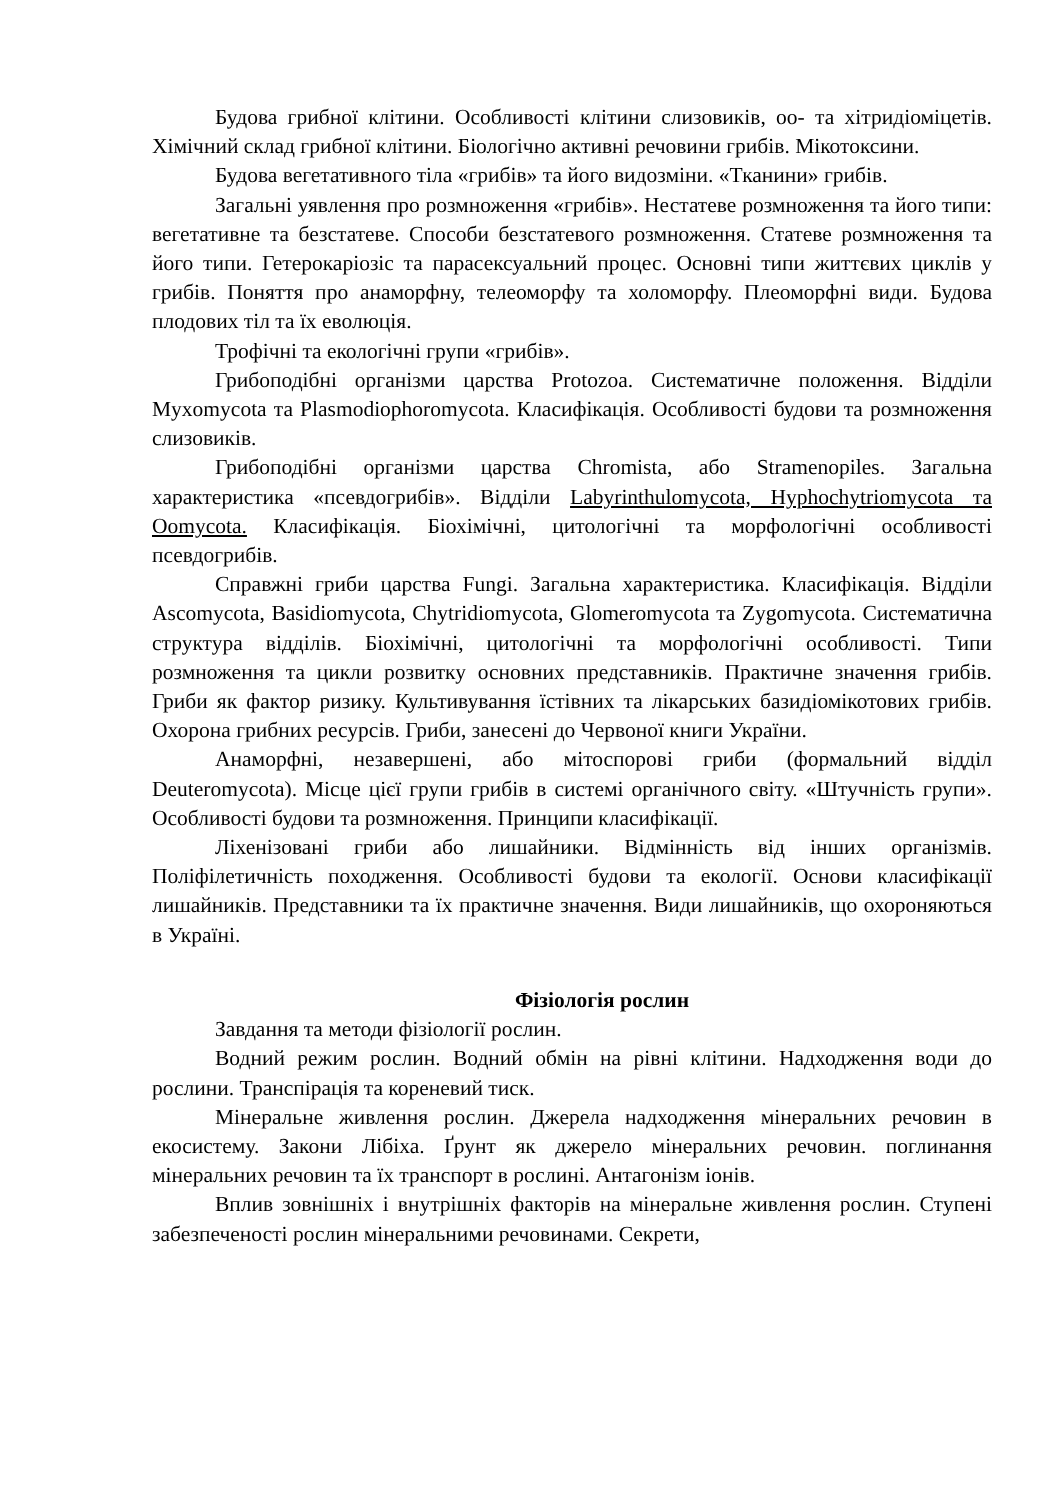Будова грибної клітини. Особливості клітини слизовиків, оо- та хітридіоміцетів. Хімічний склад грибної клітини. Біологічно активні речовини грибів. Мікотоксини.
Будова вегетативного тіла «грибів» та його видозміни. «Тканини» грибів.
Загальні уявлення про розмноження «грибів». Нестатеве розмноження та його типи: вегетативне та безстатеве. Способи безстатевого розмноження. Статеве розмноження та його типи. Гетерокаріозіс та парасексуальний процес. Основні типи життєвих циклів у грибів. Поняття про анаморфну, телеоморфу та холоморфу. Плеоморфні види. Будова плодових тіл та їх еволюція.
Трофічні та екологічні групи «грибів».
Грибоподібні організми царства Protozoa. Систематичне положення. Відділи Myxomycota та Plasmodiophoromycota. Класифікація. Особливості будови та розмноження слизовиків.
Грибоподібні організми царства Chromista, або Stramenopiles. Загальна характеристика «псевдогрибів». Відділи Labyrinthulomycota, Hyphochytriomycota та Oomycota. Класифікація. Біохімічні, цитологічні та морфологічні особливості псевдогрибів.
Справжні гриби царства Fungi. Загальна характеристика. Класифікація. Відділи Ascomycota, Basidiomycota, Chytridiomycota, Glomeromycota та Zygomycota. Систематична структура відділів. Біохімічні, цитологічні та морфологічні особливості. Типи розмноження та цикли розвитку основних представників. Практичне значення грибів. Гриби як фактор ризику. Культивування їстівних та лікарських базидіомікотових грибів. Охорона грибних ресурсів. Гриби, занесені до Червоної книги України.
Анаморфні, незавершені, або мітоспорові гриби (формальний відділ Deuteromycota). Місце цієї групи грибів в системі органічного світу. «Штучність групи». Особливості будови та розмноження. Принципи класифікації.
Ліхенізовані гриби або лишайники. Відмінність від інших організмів. Поліфілетичність походження. Особливості будови та екології. Основи класифікації лишайників. Представники та їх практичне значення. Види лишайників, що охороняються в Україні.
Фізіологія рослин
Завдання та методи фізіології рослин.
Водний режим рослин. Водний обмін на рівні клітини. Надходження води до рослини. Транспірація та кореневий тиск.
Мінеральне живлення рослин. Джерела надходження мінеральних речовин в екосистему. Закони Лібіха. Ґрунт як джерело мінеральних речовин. поглинання мінеральних речовин та їх транспорт в рослині. Антагонізм іонів.
Вплив зовнішніх і внутрішніх факторів на мінеральне живлення рослин. Ступені забезпеченості рослин мінеральними речовинами. Секрети,